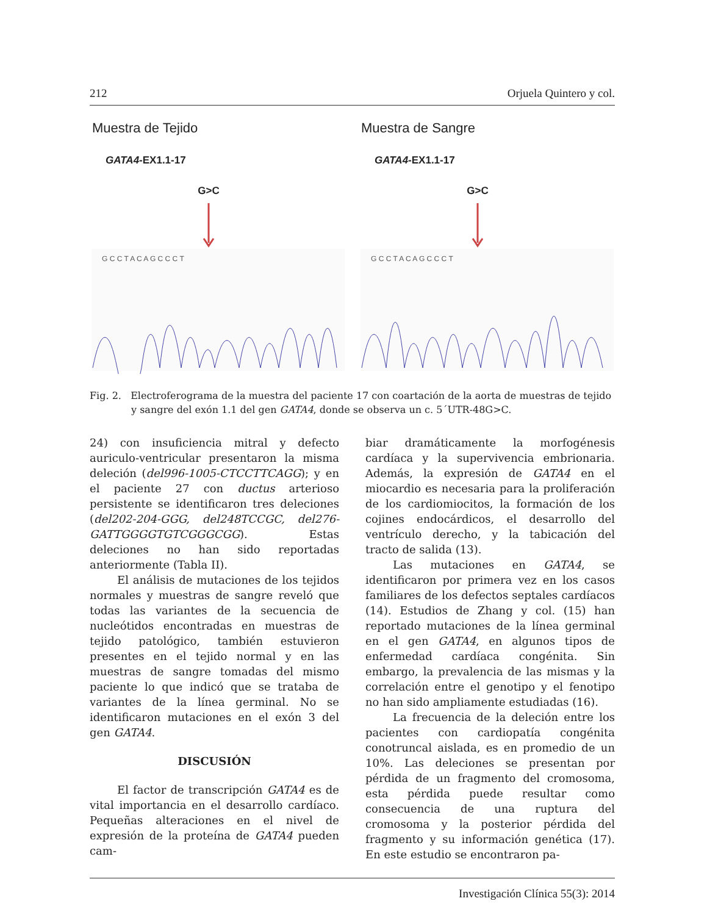212 Orjuela Quintero y col.
Muestra de Tejido
GATA4-EX1.1-17
G>C
G C C T A C A G C C C T
Muestra de Sangre
GATA4-EX1.1-17
G>C
G C C T A C A G C C C T
Fig. 2. Electroferograma de la muestra del paciente 17 con coartación de la aorta de muestras de tejido y sangre del exón 1.1 del gen GATA4, donde se observa un c. 5´UTR-48G>C.
24) con insuficiencia mitral y defecto auriculo-ventricular presentaron la misma deleción (del996-1005-CTCCTTCAGG); y en el paciente 27 con ductus arterioso persistente se identificaron tres deleciones (del202-204-GGG, del248TCCGC, del276-GATTGGGGTGTCGGGCGG). Estas deleciones no han sido reportadas anteriormente (Tabla II).
El análisis de mutaciones de los tejidos normales y muestras de sangre reveló que todas las variantes de la secuencia de nucleótidos encontradas en muestras de tejido patológico, también estuvieron presentes en el tejido normal y en las muestras de sangre tomadas del mismo paciente lo que indicó que se trataba de variantes de la línea germinal. No se identificaron mutaciones en el exón 3 del gen GATA4.
DISCUSIÓN
El factor de transcripción GATA4 es de vital importancia en el desarrollo cardíaco. Pequeñas alteraciones en el nivel de expresión de la proteína de GATA4 pueden cam-
biar dramáticamente la morfogénesis cardíaca y la supervivencia embrionaria. Además, la expresión de GATA4 en el miocardio es necesaria para la proliferación de los cardiomiocitos, la formación de los cojines endocárdicos, el desarrollo del ventrículo derecho, y la tabicación del tracto de salida (13).
Las mutaciones en GATA4, se identificaron por primera vez en los casos familiares de los defectos septales cardíacos (14). Estudios de Zhang y col. (15) han reportado mutaciones de la línea germinal en el gen GATA4, en algunos tipos de enfermedad cardíaca congénita. Sin embargo, la prevalencia de las mismas y la correlación entre el genotipo y el fenotipo no han sido ampliamente estudiadas (16).
La frecuencia de la deleción entre los pacientes con cardiopatía congénita conotruncal aislada, es en promedio de un 10%. Las deleciones se presentan por pérdida de un fragmento del cromosoma, esta pérdida puede resultar como consecuencia de una ruptura del cromosoma y la posterior pérdida del fragmento y su información genética (17). En este estudio se encontraron pa-
Investigación Clínica 55(3): 2014